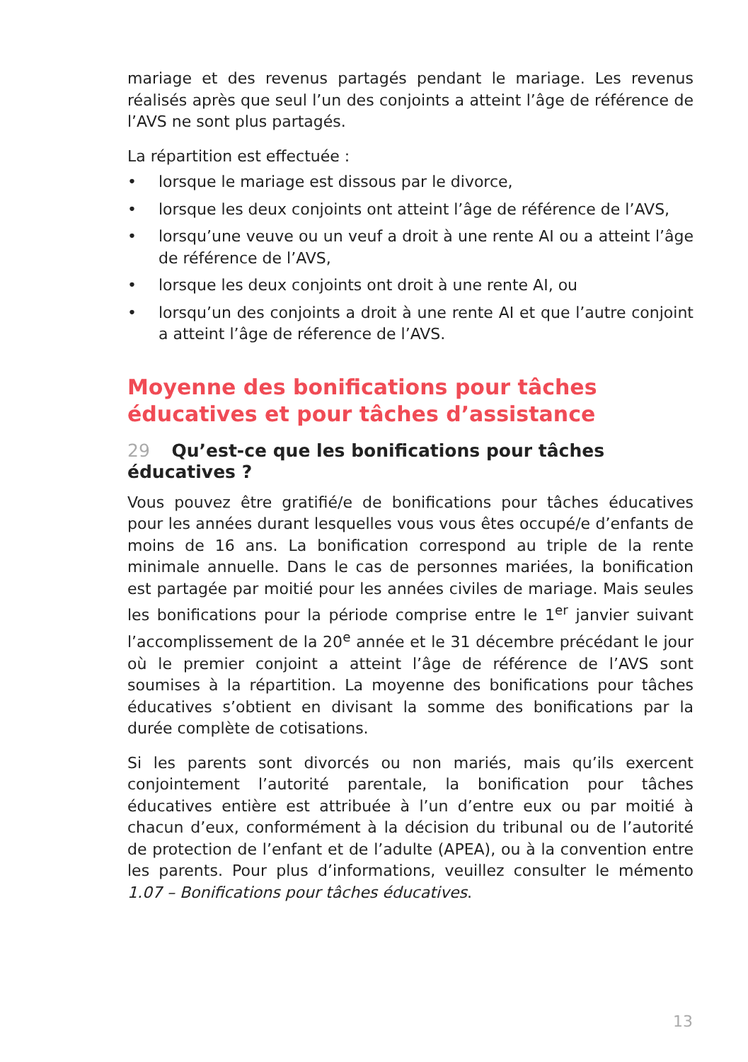mariage et des revenus partagés pendant le mariage. Les revenus réalisés après que seul l’un des conjoints a atteint l’âge de référence de l’AVS ne sont plus partagés.
La répartition est effectuée :
• lorsque le mariage est dissous par le divorce,
• lorsque les deux conjoints ont atteint l’âge de référence de l’AVS,
• lorsqu’une veuve ou un veuf a droit à une rente AI ou a atteint l’âge de référence de l’AVS,
• lorsque les deux conjoints ont droit à une rente AI, ou
• lorsqu’un des conjoints a droit à une rente AI et que l’autre conjoint a atteint l’âge de réference de l’AVS.
Moyenne des bonifications pour tâches éducatives et pour tâches d’assistance
29 Qu’est-ce que les bonifications pour tâches éducatives ?
Vous pouvez être gratifié/e de bonifications pour tâches éducatives pour les années durant lesquelles vous vous êtes occupé/e d’enfants de moins de 16 ans. La bonification correspond au triple de la rente minimale annuelle. Dans le cas de personnes mariées, la bonification est partagée par moitié pour les années civiles de mariage. Mais seules les bonifications pour la période comprise entre le 1<sup>er</sup> janvier suivant l’accomplissement de la 20<sup>e</sup> année et le 31 décembre précédant le jour où le premier conjoint a atteint l’âge de référence de l’AVS sont soumises à la répartition. La moyenne des bonifications pour tâches éducatives s’obtient en divisant la somme des bonifications par la durée complète de cotisations.
Si les parents sont divorcés ou non mariés, mais qu’ils exercent conjointement l’autorité parentale, la bonification pour tâches éducatives entière est attribuée à l’un d’entre eux ou par moitié à chacun d’eux, conformément à la décision du tribunal ou de l’autorité de protection de l’enfant et de l’adulte (APEA), ou à la convention entre les parents. Pour plus d’informations, veuillez consulter le mémento 1.07 – Bonifications pour tâches éducatives.
13